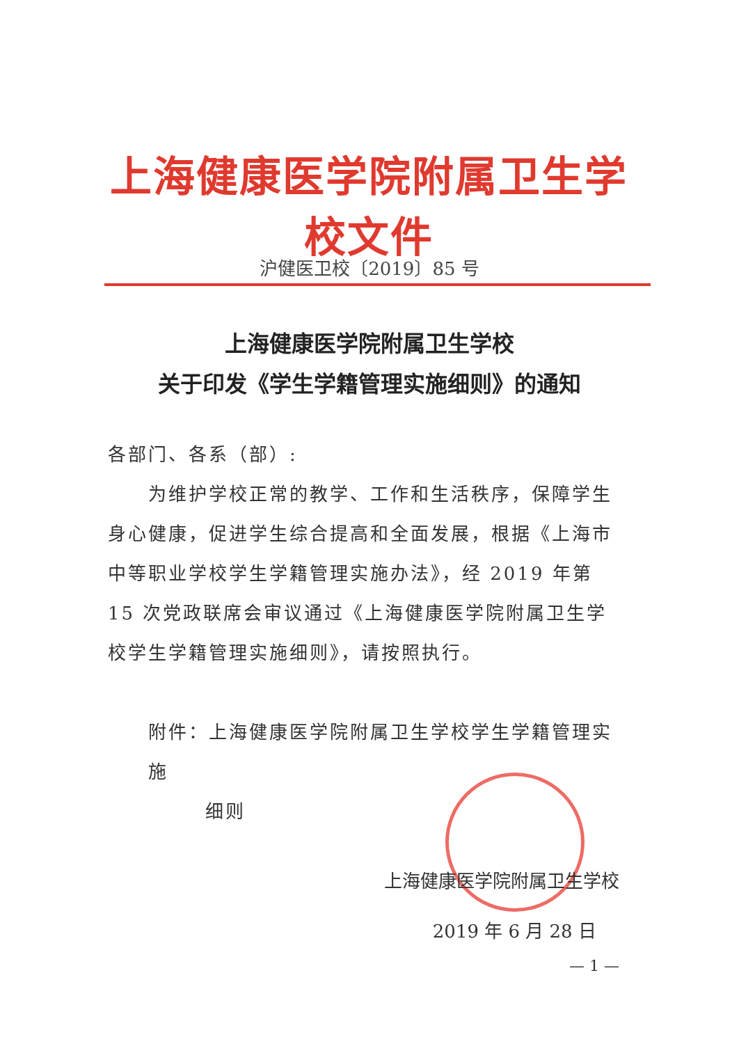上海健康医学院附属卫生学校文件
沪健医卫校〔2019〕85 号
上海健康医学院附属卫生学校
关于印发《学生学籍管理实施细则》的通知
各部门、各系（部）:
为维护学校正常的教学、工作和生活秩序，保障学生身心健康，促进学生综合提高和全面发展，根据《上海市中等职业学校学生学籍管理实施办法》，经 2019 年第 15 次党政联席会审议通过《上海健康医学院附属卫生学校学生学籍管理实施细则》，请按照执行。
附件：上海健康医学院附属卫生学校学生学籍管理实施
细则
上海健康医学院附属卫生学校
2019 年 6 月 28 日
— 1 —